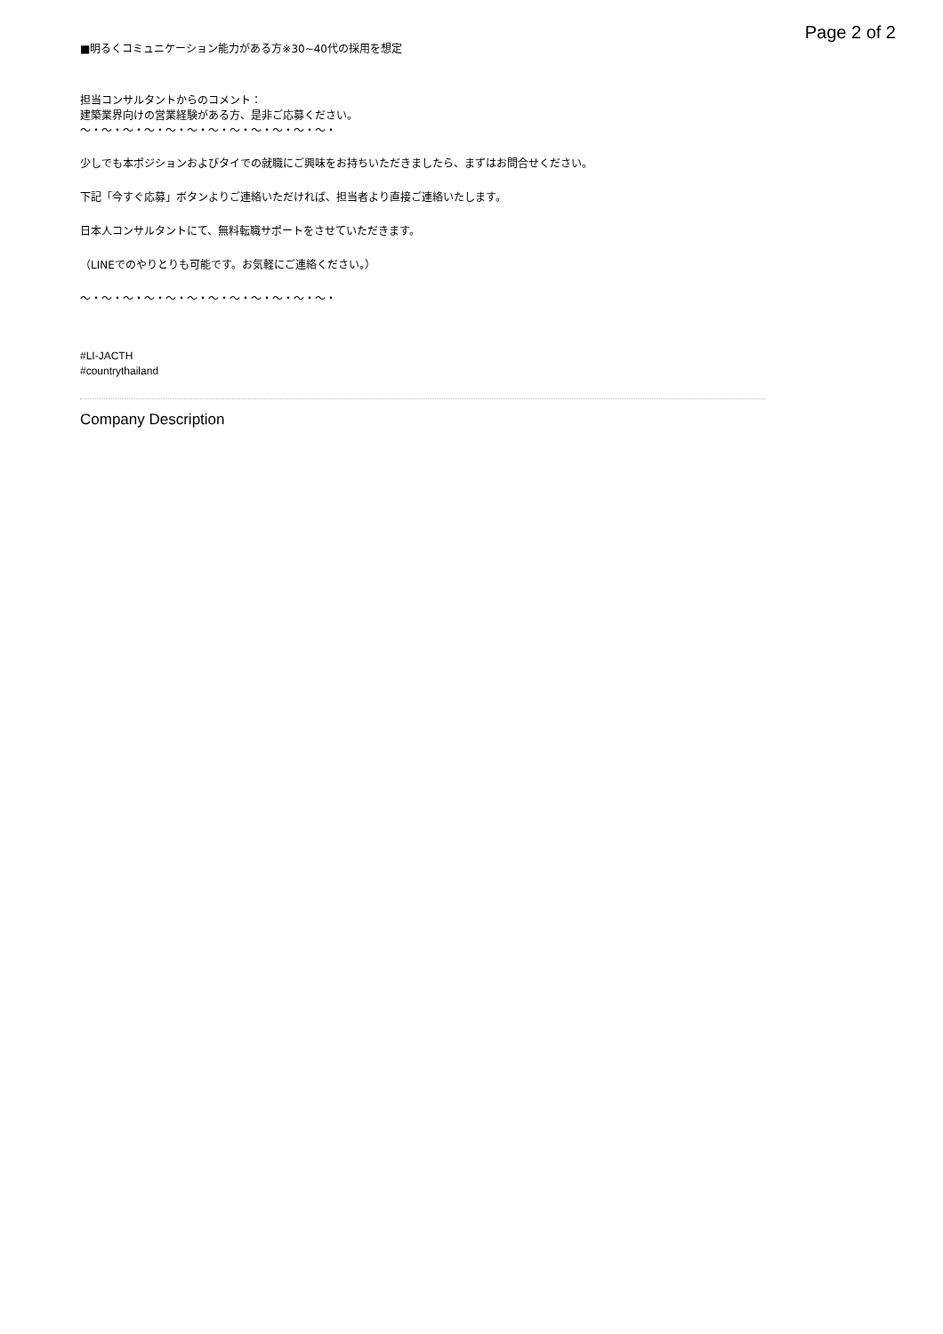Page 2 of 2
■明るくコミュニケーション能力がある方※30~40代の採用を想定
担当コンサルタントからのコメント：
建築業界向けの営業経験がある方、是非ご応募ください。
〜・〜・〜・〜・〜・〜・〜・〜・〜・〜・〜・〜・
少しでも本ポジションおよびタイでの就職にご興味をお持ちいただきましたら、まずはお問合せください。
下記「今すぐ応募」ボタンよりご連絡いただければ、担当者より直接ご連絡いたします。
日本人コンサルタントにて、無料転職サポートをさせていただきます。
（LINEでのやりとりも可能です。お気軽にご連絡ください。）
〜・〜・〜・〜・〜・〜・〜・〜・〜・〜・〜・〜・
#LI-JACTH
#countrythailand
Company Description